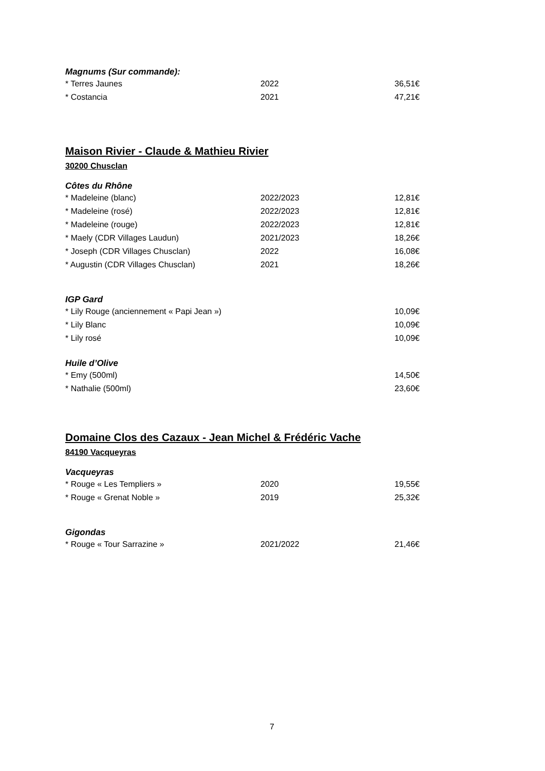Magnums (Sur commande):
| * Terres Jaunes | 2022 | 36,51€ |
| * Costancia | 2021 | 47,21€ |
Maison Rivier - Claude & Mathieu Rivier
30200 Chusclan
Côtes du Rhône
| * Madeleine (blanc) | 2022/2023 | 12,81€ |
| * Madeleine (rosé) | 2022/2023 | 12,81€ |
| * Madeleine (rouge) | 2022/2023 | 12,81€ |
| * Maely (CDR Villages Laudun) | 2021/2023 | 18,26€ |
| * Joseph (CDR Villages Chusclan) | 2022 | 16,08€ |
| * Augustin (CDR Villages Chusclan) | 2021 | 18,26€ |
IGP Gard
| * Lily Rouge (anciennement « Papi Jean ») | | 10,09€ |
| * Lily Blanc | | 10,09€ |
| * Lily rosé | | 10,09€ |
Huile d’Olive
| * Emy (500ml) | | 14,50€ |
| * Nathalie (500ml) | | 23,60€ |
Domaine Clos des Cazaux - Jean Michel & Frédéric Vache
84190 Vacqueyras
Vacqueyras
| * Rouge « Les Templiers » | 2020 | 19,55€ |
| * Rouge « Grenat Noble » | 2019 | 25,32€ |
Gigondas
| * Rouge « Tour Sarrazine » | 2021/2022 | 21,46€ |
7